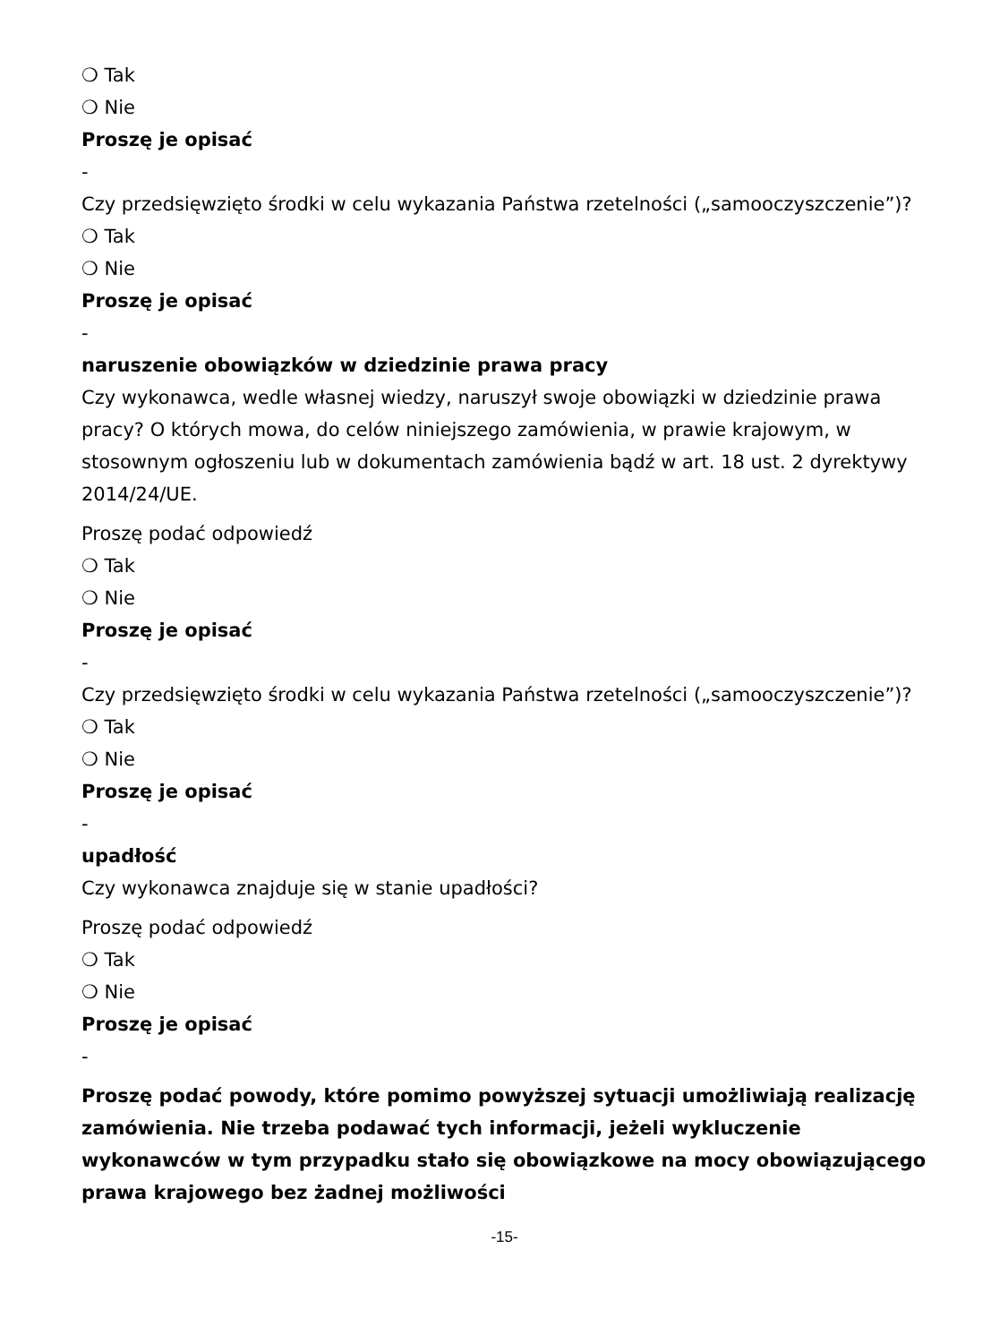❍ Tak
❍ Nie
Proszę je opisać
-
Czy przedsięwzięto środki w celu wykazania Państwa rzetelności („samooczyszczenie”)?
❍ Tak
❍ Nie
Proszę je opisać
-
naruszenie obowiązków w dziedzinie prawa pracy
Czy wykonawca, wedle własnej wiedzy, naruszył swoje obowiązki w dziedzinie prawa pracy? O których mowa, do celów niniejszego zamówienia, w prawie krajowym, w stosownym ogłoszeniu lub w dokumentach zamówienia bądź w art. 18 ust. 2 dyrektywy 2014/24/UE.
Proszę podać odpowiedź
❍ Tak
❍ Nie
Proszę je opisać
-
Czy przedsięwzięto środki w celu wykazania Państwa rzetelności („samooczyszczenie”)?
❍ Tak
❍ Nie
Proszę je opisać
-
upadłość
Czy wykonawca znajduje się w stanie upadłości?
Proszę podać odpowiedź
❍ Tak
❍ Nie
Proszę je opisać
-
Proszę podać powody, które pomimo powyższej sytuacji umożliwiają realizację zamówienia. Nie trzeba podawać tych informacji, jeżeli wykluczenie wykonawców w tym przypadku stało się obowiązkowe na mocy obowiązującego prawa krajowego bez żadnej możliwości
-15-